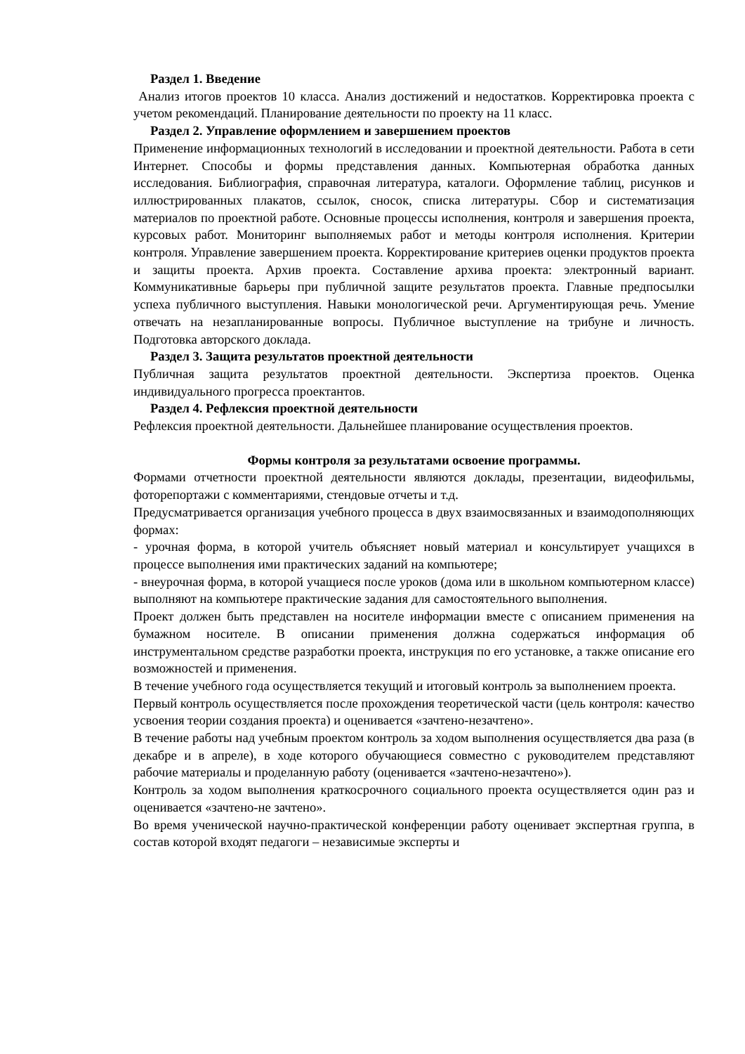Раздел 1. Введение
Анализ итогов проектов 10 класса. Анализ достижений и недостатков. Корректировка проекта с учетом рекомендаций. Планирование деятельности по проекту на 11 класс.
Раздел 2. Управление оформлением и завершением проектов
Применение информационных технологий в исследовании и проектной деятельности. Работа в сети Интернет. Способы и формы представления данных. Компьютерная обработка данных исследования. Библиография, справочная литература, каталоги. Оформление таблиц, рисунков и иллюстрированных плакатов, ссылок, сносок, списка литературы. Сбор и систематизация материалов по проектной работе. Основные процессы исполнения, контроля и завершения проекта, курсовых работ. Мониторинг выполняемых работ и методы контроля исполнения. Критерии контроля. Управление завершением проекта. Корректирование критериев оценки продуктов проекта и защиты проекта. Архив проекта. Составление архива проекта: электронный вариант. Коммуникативные барьеры при публичной защите результатов проекта. Главные предпосылки успеха публичного выступления. Навыки монологической речи. Аргументирующая речь. Умение отвечать на незапланированные вопросы. Публичное выступление на трибуне и личность. Подготовка авторского доклада.
Раздел 3. Защита результатов проектной деятельности
Публичная защита результатов проектной деятельности. Экспертиза проектов. Оценка индивидуального прогресса проектантов.
Раздел 4. Рефлексия проектной деятельности
Рефлексия проектной деятельности. Дальнейшее планирование осуществления проектов.
Формы контроля за результатами освоение программы.
Формами отчетности проектной деятельности являются доклады, презентации, видеофильмы, фоторепортажи с комментариями, стендовые отчеты и т.д.
Предусматривается организация учебного процесса в двух взаимосвязанных и взаимодополняющих формах:
- урочная форма, в которой учитель объясняет новый материал и консультирует учащихся в процессе выполнения ими практических заданий на компьютере;
- внеурочная форма, в которой учащиеся после уроков (дома или в школьном компьютерном классе) выполняют на компьютере практические задания для самостоятельного выполнения.
Проект должен быть представлен на носителе информации вместе с описанием применения на бумажном носителе. В описании применения должна содержаться информация об инструментальном средстве разработки проекта, инструкция по его установке, а также описание его возможностей и применения.
В течение учебного года осуществляется текущий и итоговый контроль за выполнением проекта.
Первый контроль осуществляется после прохождения теоретической части (цель контроля: качество усвоения теории создания проекта) и оценивается «зачтено-незачтено».
В течение работы над учебным проектом контроль за ходом выполнения осуществляется два раза (в декабре и в апреле), в ходе которого обучающиеся совместно с руководителем представляют рабочие материалы и проделанную работу (оценивается «зачтено-незачтено»).
Контроль за ходом выполнения краткосрочного социального проекта осуществляется один раз и оценивается «зачтено-не зачтено».
Во время ученической научно-практической конференции работу оценивает экспертная группа, в состав которой входят педагоги – независимые эксперты и